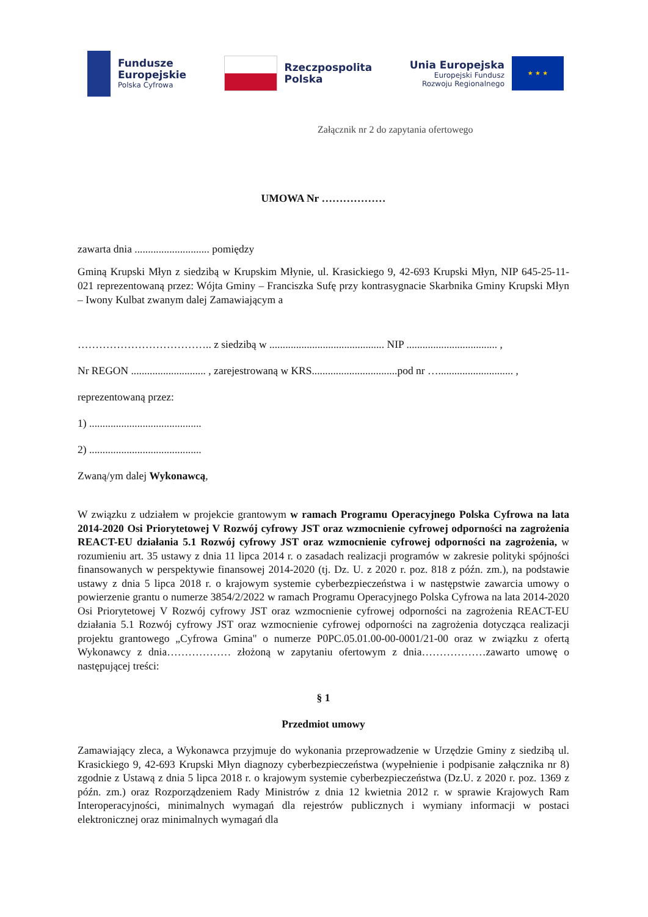Fundusze
Europejskie
Polska Cyfrowa
Rzeczpospolita
Polska
Unia Europejska
Europejski Fundusz
Rozwoju Regionalnego
★ ★ ★
Załącznik nr 2 do zapytania ofertowego
UMOWA Nr ………………
zawarta dnia ............................ pomiędzy
Gminą Krupski Młyn z siedzibą w Krupskim Młynie, ul. Krasickiego 9, 42-693 Krupski Młyn, NIP 645-25-11-021 reprezentowaną przez: Wójta Gminy – Franciszka Sufę przy kontrasygnacie Skarbnika Gminy Krupski Młyn – Iwony Kulbat zwanym dalej Zamawiającym a
……………………………….. z siedzibą w ........................................... NIP .................................. ,
Nr REGON ............................ , zarejestrowaną w KRS................................pod nr …............................ ,
reprezentowaną przez:
1) ..........................................
2) ..........................................
Zwaną/ym dalej Wykonawcą,
W związku z udziałem w projekcie grantowym w ramach Programu Operacyjnego Polska Cyfrowa na lata 2014-2020 Osi Priorytetowej V Rozwój cyfrowy JST oraz wzmocnienie cyfrowej odporności na zagrożenia REACT-EU działania 5.1 Rozwój cyfrowy JST oraz wzmocnienie cyfrowej odporności na zagrożenia, w rozumieniu art. 35 ustawy z dnia 11 lipca 2014 r. o zasadach realizacji programów w zakresie polityki spójności finansowanych w perspektywie finansowej 2014-2020 (tj. Dz. U. z 2020 r. poz. 818 z późn. zm.), na podstawie ustawy z dnia 5 lipca 2018 r. o krajowym systemie cyberbezpieczeństwa i w następstwie zawarcia umowy o powierzenie grantu o numerze 3854/2/2022 w ramach Programu Operacyjnego Polska Cyfrowa na lata 2014-2020 Osi Priorytetowej V Rozwój cyfrowy JST oraz wzmocnienie cyfrowej odporności na zagrożenia REACT-EU działania 5.1 Rozwój cyfrowy JST oraz wzmocnienie cyfrowej odporności na zagrożenia dotycząca realizacji projektu grantowego „Cyfrowa Gmina" o numerze P0PC.05.01.00-00-0001/21-00 oraz w związku z ofertą Wykonawcy z dnia……………… złożoną w zapytaniu ofertowym z dnia………………zawarto umowę o następującej treści:
§ 1
Przedmiot umowy
Zamawiający zleca, a Wykonawca przyjmuje do wykonania przeprowadzenie w Urzędzie Gminy z siedzibą ul. Krasickiego 9, 42-693 Krupski Młyn diagnozy cyberbezpieczeństwa (wypełnienie i podpisanie załącznika nr 8) zgodnie z Ustawą z dnia 5 lipca 2018 r. o krajowym systemie cyberbezpieczeństwa (Dz.U. z 2020 r. poz. 1369 z późn. zm.) oraz Rozporządzeniem Rady Ministrów z dnia 12 kwietnia 2012 r. w sprawie Krajowych Ram Interoperacyjności, minimalnych wymagań dla rejestrów publicznych i wymiany informacji w postaci elektronicznej oraz minimalnych wymagań dla